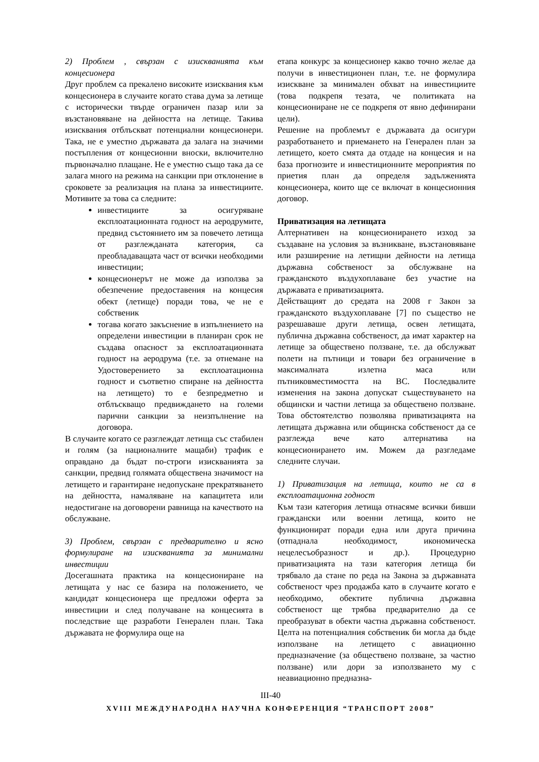2) Проблем , свързан с изискванията към концесионера
Друг проблем са прекалено високите изисквания към концесионера в случаите когато става дума за летище с исторически твърде ограничен пазар или за възстановяване на дейността на летище. Такива изисквания отблъскват потенциални концесионери. Така, не е уместно държавата да залага на значими постъпления от концесионни вноски, включително първоначално плащане. Не е уместно също така да се залага много на режима на санкции при отклонение в сроковете за реализация на плана за инвестициите. Мотивите за това са следните:
инвестициите за осигуряване експлоатационната годност на аеродрумите, предвид състоянието им за повечето летища от разглежданата категория, са преобладаващата част от всички необходими инвестиции;
концесионерът не може да използва за обезпечение предоставения на концесия обект (летище) поради това, че не е собственик
тогава когато закъснение в изпълнението на определени инвестиции в планиран срок не създава опасност за експлоатационната годност на аеродрума (т.е. за отнемане на Удостоверението за експлоатационна годност и съответно спиране на дейността на летището) то е безпредметно и отблъскващо предвиждането на големи парични санкции за неизпълнение на договора.
В случаите когато се разглеждат летища със стабилен и голям (за националните мащаби) трафик е оправдано да бъдат по-строги изискванията за санкции, предвид голямата обществена значимост на летището и гарантиране недопускане прекратяването на дейността, намаляване на капацитета или недостигане на договорени равнища на качеството на обслужване.
3) Проблем, свързан с предварително и ясно формулиране на изискванията за минимални инвестиции
Досегашната практика на концесиониране на летищата у нас се базира на положението, че кандидат концесионера ще предложи оферта за инвестиции и след получаване на концесията в последствие ще разработи Генерален план. Така държавата не формулира още на
етапа конкурс за концесионер какво точно желае да получи в инвестиционен план, т.е. не формулира изискване за минимален обхват на инвестициите (това подкрепя тезата, че политиката на концесиониране не се подкрепя от явно дефинирани цели).
Решение на проблемът е държавата да осигури разработването и приемането на Генерален план за летището, което смята да отдаде на концесия и на база прогнозите и инвестиционните мероприятия по приетия план да определя задълженията концесионера, които ще се включат в концесионния договор.
Приватизация на летищата
Алтернативен на концесионирането изход за създаване на условия за възникване, възстановяване или разширение на летищни дейности на летища държавна собственост за обслужване на гражданското въздухоплаване без участие на държавата е приватизацията.
Действащият до средата на 2008 г Закон за гражданското въздухоплаване [7] по същество не разрешаваше други летища, освен летищата, публична държавна собственост, да имат характер на летище за обществено ползване, т.е. да обслужват полети на пътници и товари без ограничение в максималната излетна маса или пътниковместимостта на ВС. Последвалите изменения на закона допускат съществуването на общински и частни летища за обществено ползване. Това обстоятелство позволява приватизацията на летищата държавна или общинска собственост да се разглежда вече като алтернатива на концесионирането им. Можем да разгледаме следните случаи.
1) Приватизация на летища, които не са в експлоатационна годност
Към тази категория летища отнасяме всички бивши граждански или военни летища, които не функционират поради една или друга причина (отпаднала необходимост, икономическа нецелесъобразност и др.). Процедурно приватизацията на тази категория летища би трябвало да стане по реда на Закона за държавната собственост чрез продажба като в случаите когато е необходимо, обектите публична държавна собственост ще трябва предварително да се преобразуват в обекти частна държавна собственост. Целта на потенциалния собственик би могла да бъде използване на летището с авиационно предназначение (за обществено ползване, за частно ползване) или дори за използването му с неавиационно предназна-
III-40
XVIII МЕЖДУНАРОДНА НАУЧНА КОНФЕРЕНЦИЯ “ТРАНСПОРТ 2008”